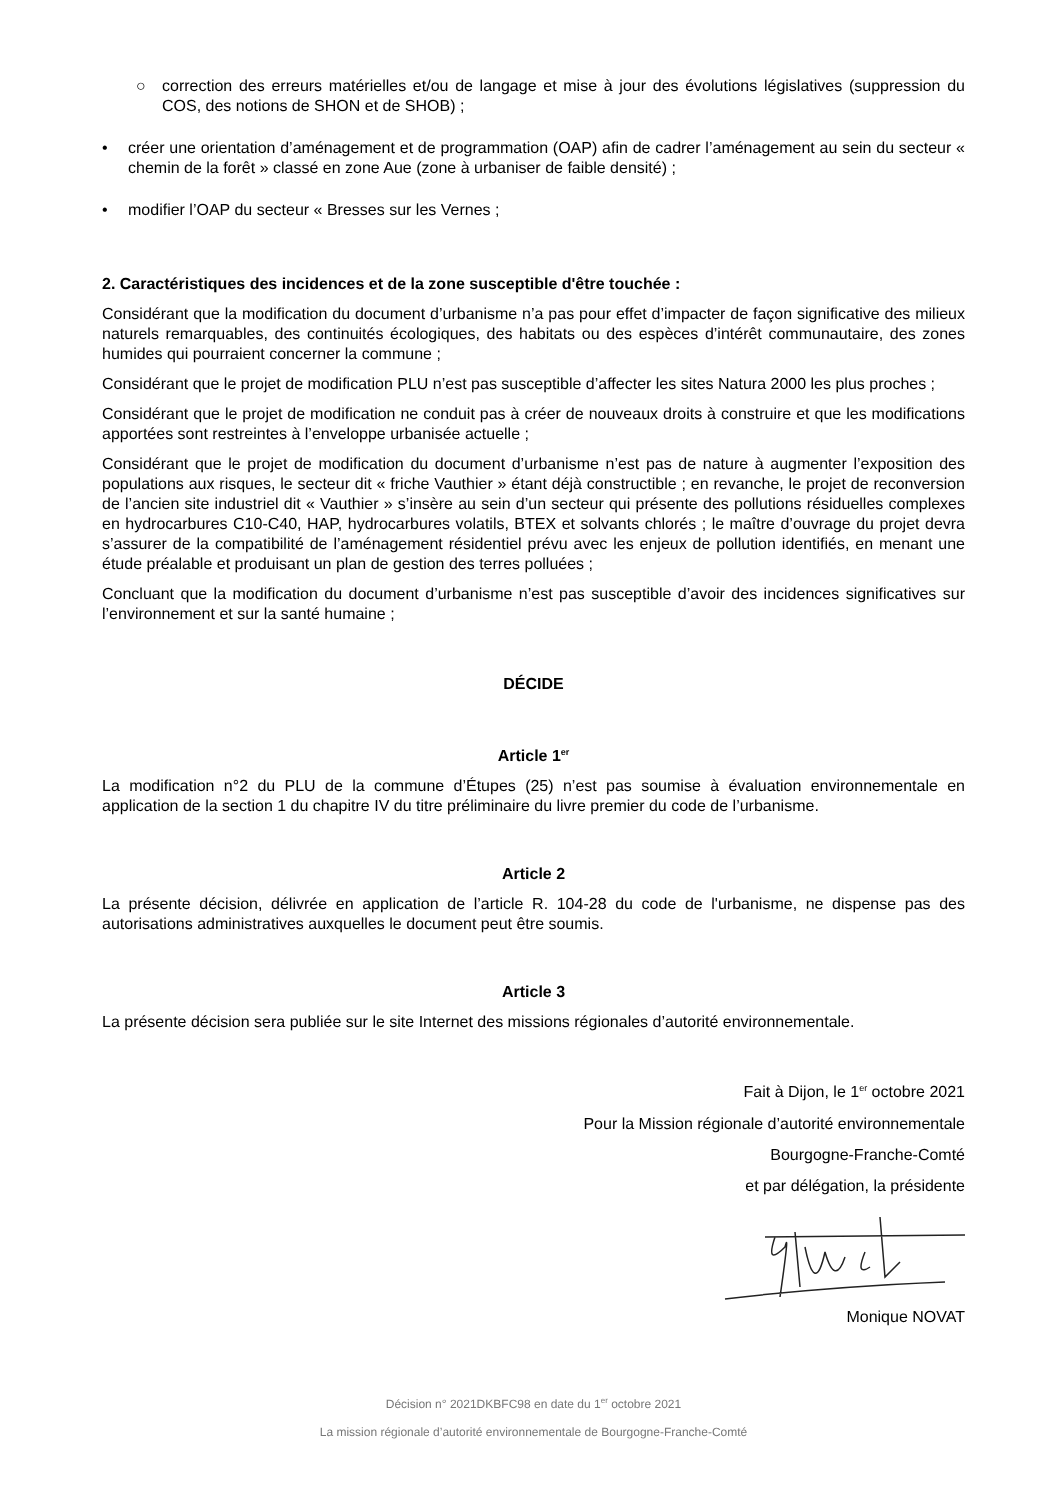○ correction des erreurs matérielles et/ou de langage et mise à jour des évolutions législatives (suppression du COS, des notions de SHON et de SHOB) ;
• créer une orientation d’aménagement et de programmation (OAP) afin de cadrer l’aménagement au sein du secteur « chemin de la forêt » classé en zone Aue (zone à urbaniser de faible densité) ;
• modifier l’OAP du secteur « Bresses sur les Vernes ;
2. Caractéristiques des incidences et de la zone susceptible d'être touchée :
Considérant que la modification du document d’urbanisme n’a pas pour effet d’impacter de façon significative des milieux naturels remarquables, des continuités écologiques, des habitats ou des espèces d’intérêt communautaire, des zones humides qui pourraient concerner la commune ;
Considérant que le projet de modification PLU n’est pas susceptible d’affecter les sites Natura 2000 les plus proches ;
Considérant que le projet de modification ne conduit pas à créer de nouveaux droits à construire et que les modifications apportées sont restreintes à l’enveloppe urbanisée actuelle ;
Considérant que le projet de modification du document d’urbanisme n’est pas de nature à augmenter l’exposition des populations aux risques, le secteur dit « friche Vauthier » étant déjà constructible ; en revanche, le projet de reconversion de l’ancien site industriel dit « Vauthier » s’insère au sein d’un secteur qui présente des pollutions résiduelles complexes en hydrocarbures C10-C40, HAP, hydrocarbures volatils, BTEX et solvants chlorés ; le maître d’ouvrage du projet devra s’assurer de la compatibilité de l’aménagement résidentiel prévu avec les enjeux de pollution identifiés, en menant une étude préalable et produisant un plan de gestion des terres polluées ;
Concluant que la modification du document d’urbanisme n’est pas susceptible d’avoir des incidences significatives sur l’environnement et sur la santé humaine ;
DÉCIDE
Article 1<sup>er</sup>
La modification n°2 du PLU de la commune d’Étupes (25) n’est pas soumise à évaluation environnementale en application de la section 1 du chapitre IV du titre préliminaire du livre premier du code de l’urbanisme.
Article 2
La présente décision, délivrée en application de l’article R. 104-28 du code de l'urbanisme, ne dispense pas des autorisations administratives auxquelles le document peut être soumis.
Article 3
La présente décision sera publiée sur le site Internet des missions régionales d’autorité environnementale.
Fait à Dijon, le 1<sup>er</sup> octobre 2021
Pour la Mission régionale d’autorité environnementale
Bourgogne-Franche-Comté
et par délégation, la présidente
Monique NOVAT
Décision n° 2021DKBFC98 en date du 1<sup>er</sup> octobre 2021
La mission régionale d’autorité environnementale de Bourgogne-Franche-Comté